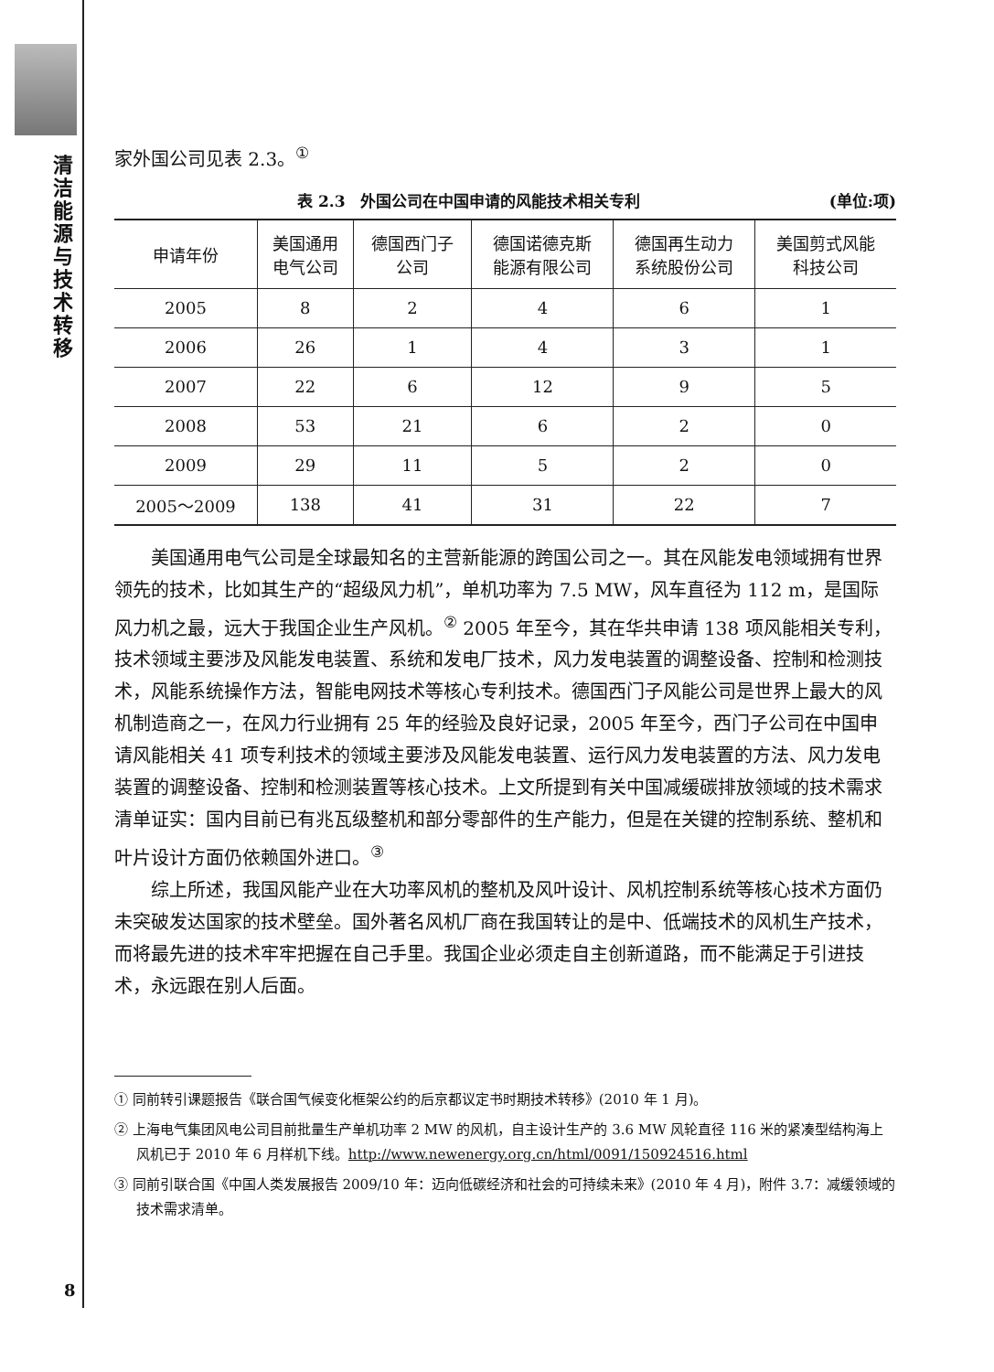清洁能源与技术转移
家外国公司见表 2.3。<sup>①</sup>
表 2.3　外国公司在中国申请的风能技术相关专利 (单位:项)
| 申请年份 | 美国通用 电气公司 | 德国西门子 公司 | 德国诺德克斯 能源有限公司 | 德国再生动力 系统股份公司 | 美国剪式风能 科技公司 |
| --- | --- | --- | --- | --- | --- |
| 2005 | 8 | 2 | 4 | 6 | 1 |
| 2006 | 26 | 1 | 4 | 3 | 1 |
| 2007 | 22 | 6 | 12 | 9 | 5 |
| 2008 | 53 | 21 | 6 | 2 | 0 |
| 2009 | 29 | 11 | 5 | 2 | 0 |
| 2005～2009 | 138 | 41 | 31 | 22 | 7 |
美国通用电气公司是全球最知名的主营新能源的跨国公司之一。其在风能发电领域拥有世界领先的技术，比如其生产的“超级风力机”，单机功率为 7.5 MW，风车直径为 112 m，是国际风力机之最，远大于我国企业生产风机。<sup>②</sup> 2005 年至今，其在华共申请 138 项风能相关专利，技术领域主要涉及风能发电装置、系统和发电厂技术，风力发电装置的调整设备、控制和检测技术，风能系统操作方法，智能电网技术等核心专利技术。德国西门子风能公司是世界上最大的风机制造商之一，在风力行业拥有 25 年的经验及良好记录，2005 年至今，西门子公司在中国申请风能相关 41 项专利技术的领域主要涉及风能发电装置、运行风力发电装置的方法、风力发电装置的调整设备、控制和检测装置等核心技术。上文所提到有关中国减缓碳排放领域的技术需求清单证实：国内目前已有兆瓦级整机和部分零部件的生产能力，但是在关键的控制系统、整机和叶片设计方面仍依赖国外进口。<sup>③</sup>
综上所述，我国风能产业在大功率风机的整机及风叶设计、风机控制系统等核心技术方面仍未突破发达国家的技术壁垒。国外著名风机厂商在我国转让的是中、低端技术的风机生产技术，而将最先进的技术牢牢把握在自己手里。我国企业必须走自主创新道路，而不能满足于引进技术，永远跟在别人后面。
① 同前转引课题报告《联合国气候变化框架公约的后京都议定书时期技术转移》(2010 年 1 月)。
② 上海电气集团风电公司目前批量生产单机功率 2 MW 的风机，自主设计生产的 3.6 MW 风轮直径 116 米的紧凑型结构海上风机已于 2010 年 6 月样机下线。http://www.newenergy.org.cn/html/0091/150924516.html
③ 同前引联合国《中国人类发展报告 2009/10 年：迈向低碳经济和社会的可持续未来》(2010 年 4 月)，附件 3.7：减缓领域的技术需求清单。
8